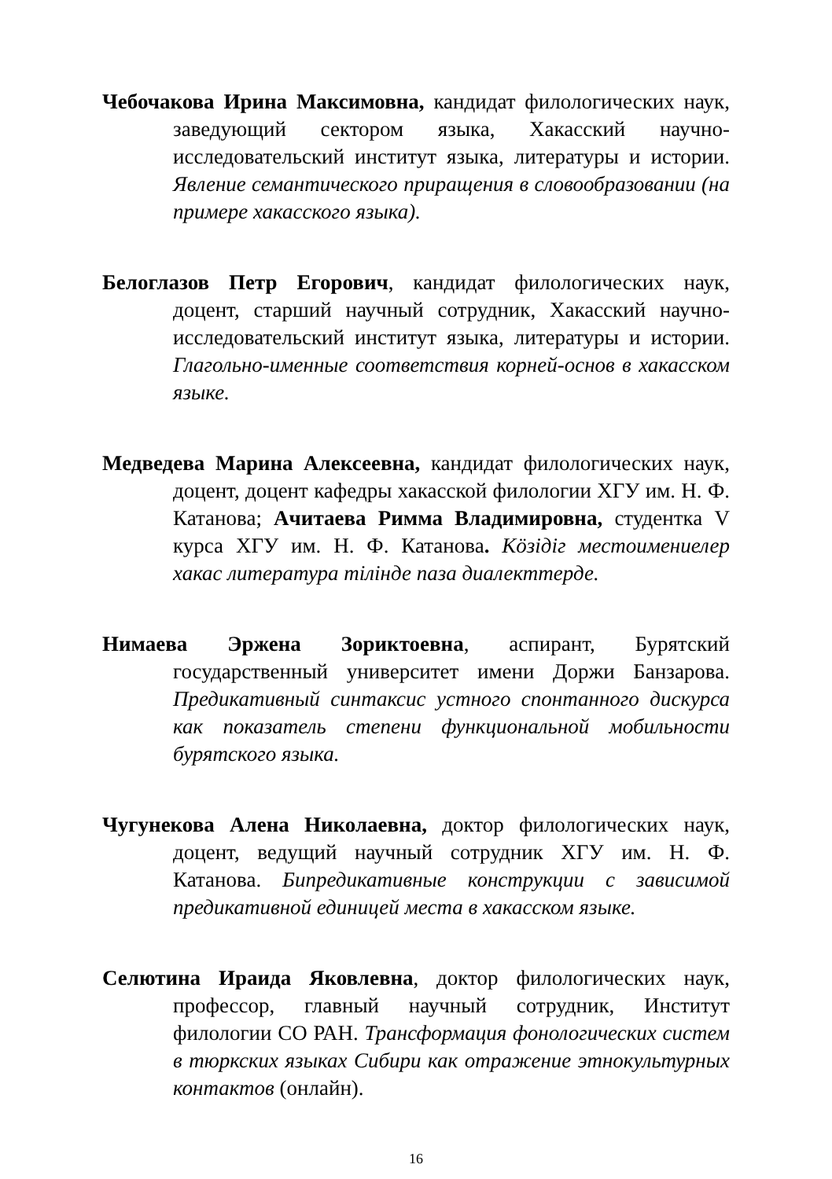Чебочакова Ирина Максимовна, кандидат филологических наук, заведующий сектором языка, Хакасский научно-исследовательский институт языка, литературы и истории. Явление семантического приращения в словообразовании (на примере хакасского языка).
Белоглазов Петр Егорович, кандидат филологических наук, доцент, старший научный сотрудник, Хакасский научно-исследовательский институт языка, литературы и истории. Глагольно-именные соответствия корней-основ в хакасском языке.
Медведева Марина Алексеевна, кандидат филологических наук, доцент, доцент кафедры хакасской филологии ХГУ им. Н. Ф. Катанова; Ачитаева Римма Владимировна, студентка V курса ХГУ им. Н. Ф. Катанова. Кöзiдiг местоимениелер хакас литература тiлiнде паза диалекттерде.
Нимаева Эржена Зориктоевна, аспирант, Бурятский государственный университет имени Доржи Банзарова. Предикативный синтаксис устного спонтанного дискурса как показатель степени функциональной мобильности бурятского языка.
Чугунекова Алена Николаевна, доктор филологических наук, доцент, ведущий научный сотрудник ХГУ им. Н. Ф. Катанова. Бипредикативные конструкции с зависимой предикативной единицей места в хакасском языке.
Селютина Ираида Яковлевна, доктор филологических наук, профессор, главный научный сотрудник, Институт филологии СО РАН. Трансформация фонологических систем в тюркских языках Сибири как отражение этнокультурных контактов (онлайн).
16